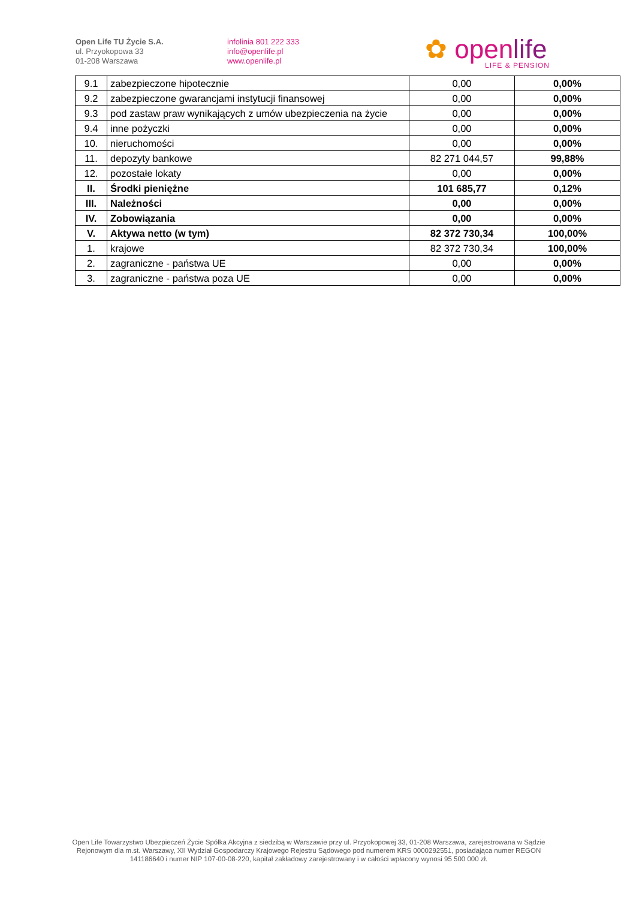Open Life TU Życie S.A.
ul. Przyokopowa 33
01-208 Warszawa
infolinia 801 222 333
info@openlife.pl
www.openlife.pl
✿ openlife
LIFE & PENSION
| 9.1 | zabezpieczone hipotecznie | 0,00 | 0,00% |
| 9.2 | zabezpieczone gwarancjami instytucji finansowej | 0,00 | 0,00% |
| 9.3 | pod zastaw praw wynikających z umów ubezpieczenia na życie | 0,00 | 0,00% |
| 9.4 | inne pożyczki | 0,00 | 0,00% |
| 10. | nieruchomości | 0,00 | 0,00% |
| 11. | depozyty bankowe | 82 271 044,57 | 99,88% |
| 12. | pozostałe lokaty | 0,00 | 0,00% |
| II. | Środki pieniężne | 101 685,77 | 0,12% |
| III. | Należności | 0,00 | 0,00% |
| IV. | Zobowiązania | 0,00 | 0,00% |
| V. | Aktywa netto (w tym) | 82 372 730,34 | 100,00% |
| 1. | krajowe | 82 372 730,34 | 100,00% |
| 2. | zagraniczne - państwa UE | 0,00 | 0,00% |
| 3. | zagraniczne - państwa poza UE | 0,00 | 0,00% |
Open Life Towarzystwo Ubezpieczeń Życie Spółka Akcyjna z siedzibą w Warszawie przy ul. Przyokopowej 33, 01-208 Warszawa, zarejestrowana w Sądzie Rejonowym dla m.st. Warszawy, XII Wydział Gospodarczy Krajowego Rejestru Sądowego pod numerem KRS 0000292551, posiadająca numer REGON 141186640 i numer NIP 107-00-08-220, kapitał zakładowy zarejestrowany i w całości wpłacony wynosi 95 500 000 zł.